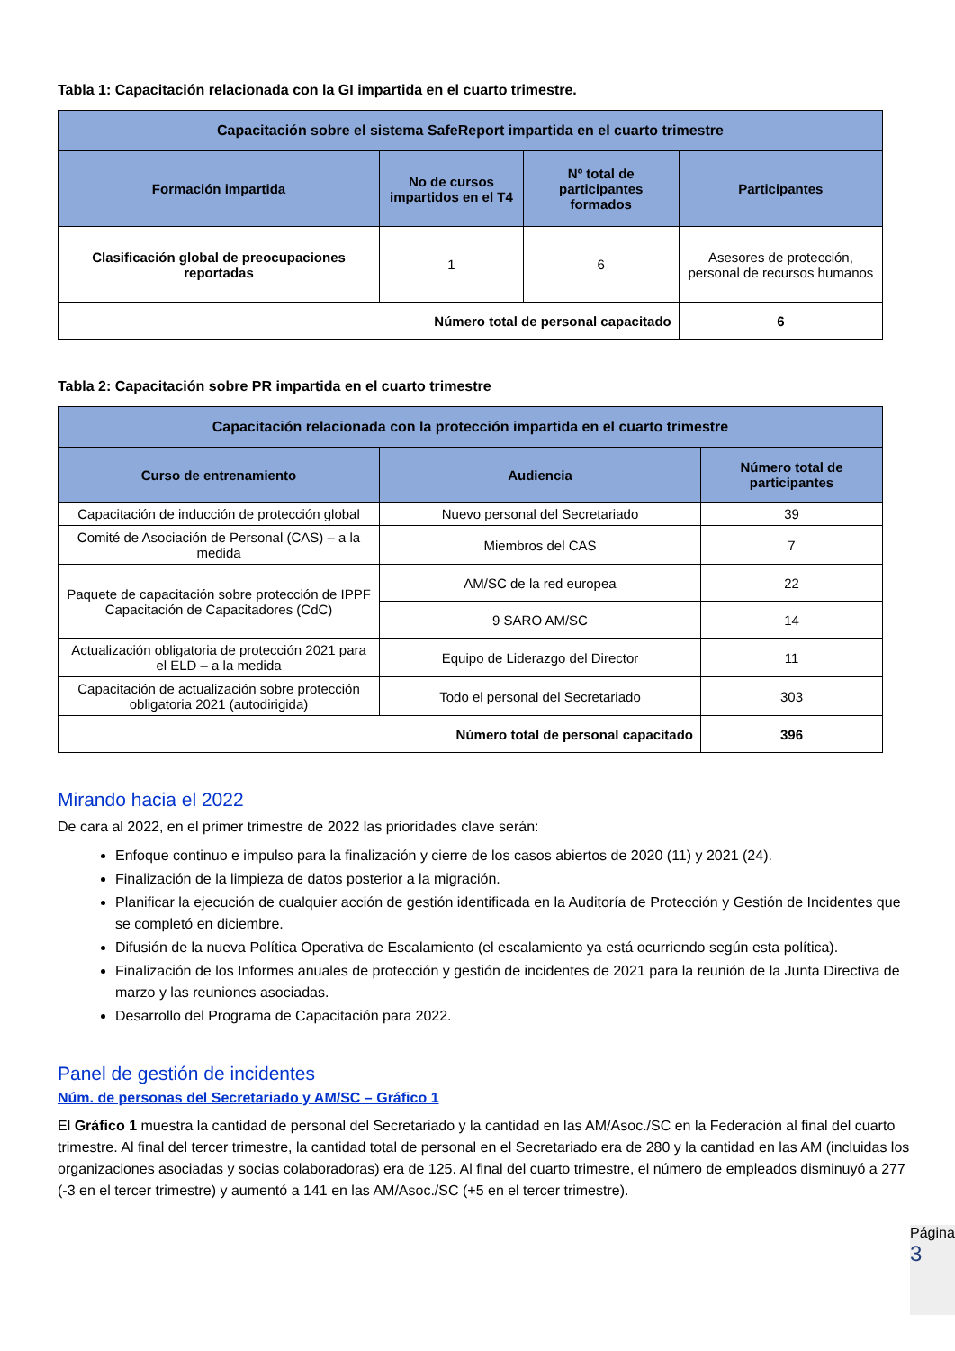Tabla 1: Capacitación relacionada con la GI impartida en el cuarto trimestre.
| Capacitación sobre el sistema SafeReport impartida en el cuarto trimestre | | | |
| --- | --- | --- | --- |
| Formación impartida | No de cursos impartidos en el T4 | Nº total de participantes formados | Participantes |
| Clasificación global de preocupaciones reportadas | 1 | 6 | Asesores de protección, personal de recursos humanos |
| Número total de personal capacitado | | | 6 |
Tabla 2: Capacitación sobre PR impartida en el cuarto trimestre
| Capacitación relacionada con la protección impartida en el cuarto trimestre | | |
| --- | --- | --- |
| Curso de entrenamiento | Audiencia | Número total de participantes |
| Capacitación de inducción de protección global | Nuevo personal del Secretariado | 39 |
| Comité de Asociación de Personal (CAS) – a la medida | Miembros del CAS | 7 |
| Paquete de capacitación sobre protección de IPPF Capacitación de Capacitadores (CdC) | AM/SC de la red europea | 22 |
| | 9 SARO AM/SC | 14 |
| Actualización obligatoria de protección 2021 para el ELD – a la medida | Equipo de Liderazgo del Director | 11 |
| Capacitación de actualización sobre protección obligatoria 2021 (autodirigida) | Todo el personal del Secretariado | 303 |
| Número total de personal capacitado | | 396 |
Mirando hacia el 2022
De cara al 2022, en el primer trimestre de 2022 las prioridades clave serán:
Enfoque continuo e impulso para la finalización y cierre de los casos abiertos de 2020 (11) y 2021 (24).
Finalización de la limpieza de datos posterior a la migración.
Planificar la ejecución de cualquier acción de gestión identificada en la Auditoría de Protección y Gestión de Incidentes que se completó en diciembre.
Difusión de la nueva Política Operativa de Escalamiento (el escalamiento ya está ocurriendo según esta política).
Finalización de los Informes anuales de protección y gestión de incidentes de 2021 para la reunión de la Junta Directiva de marzo y las reuniones asociadas.
Desarrollo del Programa de Capacitación para 2022.
Panel de gestión de incidentes
Núm. de personas del Secretariado y AM/SC – Gráfico 1
El Gráfico 1 muestra la cantidad de personal del Secretariado y la cantidad en las AM/Asoc./SC en la Federación al final del cuarto trimestre. Al final del tercer trimestre, la cantidad total de personal en el Secretariado era de 280 y la cantidad en las AM (incluidas los organizaciones asociadas y socias colaboradoras) era de 125. Al final del cuarto trimestre, el número de empleados disminuyó a 277 (-3 en el tercer trimestre) y aumentó a 141 en las AM/Asoc./SC (+5 en el tercer trimestre).
Página
3